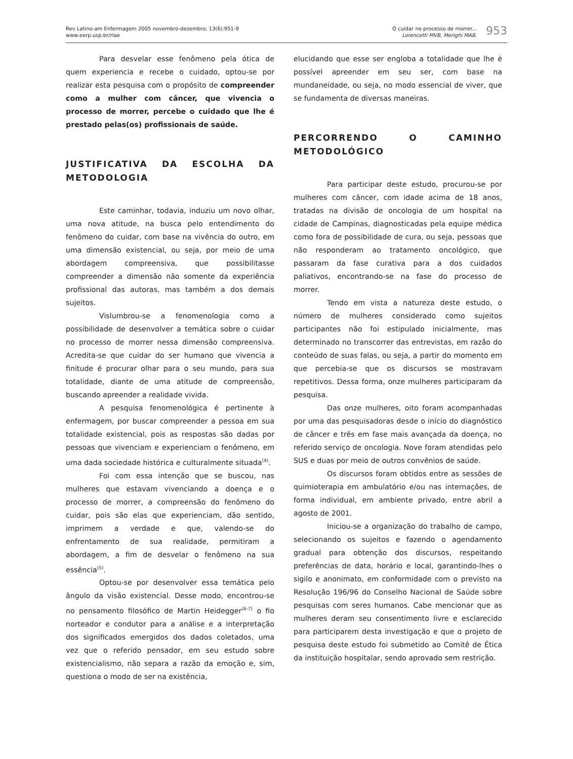Rev Latino-am Enfermagem 2005 novembro-dezembro; 13(6):951-9
www.eerp.usp.br/rlae
O cuidar no processo de morrer...
Lorencetti MVB, Merighi MAB.
953
Para desvelar esse fenômeno pela ótica de quem experiencia e recebe o cuidado, optou-se por realizar esta pesquisa com o propósito de compreender como a mulher com câncer, que vivencia o processo de morrer, percebe o cuidado que lhe é prestado pelas(os) profissionais de saúde.
JUSTIFICATIVA DA ESCOLHA DA METODOLOGIA
Este caminhar, todavia, induziu um novo olhar, uma nova atitude, na busca pelo entendimento do fenômeno do cuidar, com base na vivência do outro, em uma dimensão existencial, ou seja, por meio de uma abordagem compreensiva, que possibilitasse compreender a dimensão não somente da experiência profissional das autoras, mas também a dos demais sujeitos.
Vislumbrou-se a fenomenologia como a possibilidade de desenvolver a temática sobre o cuidar no processo de morrer nessa dimensão compreensiva. Acredita-se que cuidar do ser humano que vivencia a finitude é procurar olhar para o seu mundo, para sua totalidade, diante de uma atitude de compreensão, buscando apreender a realidade vivida.
A pesquisa fenomenológica é pertinente à enfermagem, por buscar compreender a pessoa em sua totalidade existencial, pois as respostas são dadas por pessoas que vivenciam e experienciam o fenômeno, em uma dada sociedade histórica e culturalmente situada<sup>(4)</sup>.
Foi com essa intenção que se buscou, nas mulheres que estavam vivenciando a doença e o processo de morrer, a compreensão do fenômeno do cuidar, pois são elas que experienciam, dão sentido, imprimem a verdade e que, valendo-se do enfrentamento de sua realidade, permitiram a abordagem, a fim de desvelar o fenômeno na sua essência<sup>(5)</sup>.
Optou-se por desenvolver essa temática pelo ângulo da visão existencial. Desse modo, encontrou-se no pensamento filosófico de Martin Heidegger<sup>(6-7)</sup> o fio norteador e condutor para a análise e a interpretação dos significados emergidos dos dados coletados, uma vez que o referido pensador, em seu estudo sobre existencialismo, não separa a razão da emoção e, sim, questiona o modo de ser na existência,
elucidando que esse ser engloba a totalidade que lhe é possível apreender em seu ser, com base na mundaneidade, ou seja, no modo essencial de viver, que se fundamenta de diversas maneiras.
PERCORRENDO O CAMINHO METODOLÓGICO
Para participar deste estudo, procurou-se por mulheres com câncer, com idade acima de 18 anos, tratadas na divisão de oncologia de um hospital na cidade de Campinas, diagnosticadas pela equipe médica como fora de possibilidade de cura, ou seja, pessoas que não responderam ao tratamento oncológico, que passaram da fase curativa para a dos cuidados paliativos, encontrando-se na fase do processo de morrer.
Tendo em vista a natureza deste estudo, o número de mulheres considerado como sujeitos participantes não foi estipulado inicialmente, mas determinado no transcorrer das entrevistas, em razão do conteúdo de suas falas, ou seja, a partir do momento em que percebia-se que os discursos se mostravam repetitivos. Dessa forma, onze mulheres participaram da pesquisa.
Das onze mulheres, oito foram acompanhadas por uma das pesquisadoras desde o início do diagnóstico de câncer e três em fase mais avançada da doença, no referido serviço de oncologia. Nove foram atendidas pelo SUS e duas por meio de outros convênios de saúde.
Os discursos foram obtidos entre as sessões de quimioterapia em ambulatório e/ou nas internações, de forma individual, em ambiente privado, entre abril a agosto de 2001.
Iniciou-se a organização do trabalho de campo, selecionando os sujeitos e fazendo o agendamento gradual para obtenção dos discursos, respeitando preferências de data, horário e local, garantindo-lhes o sigilo e anonimato, em conformidade com o previsto na Resolução 196/96 do Conselho Nacional de Saúde sobre pesquisas com seres humanos. Cabe mencionar que as mulheres deram seu consentimento livre e esclarecido para participarem desta investigação e que o projeto de pesquisa deste estudo foi submetido ao Comitê de Ética da instituição hospitalar, sendo aprovado sem restrição.